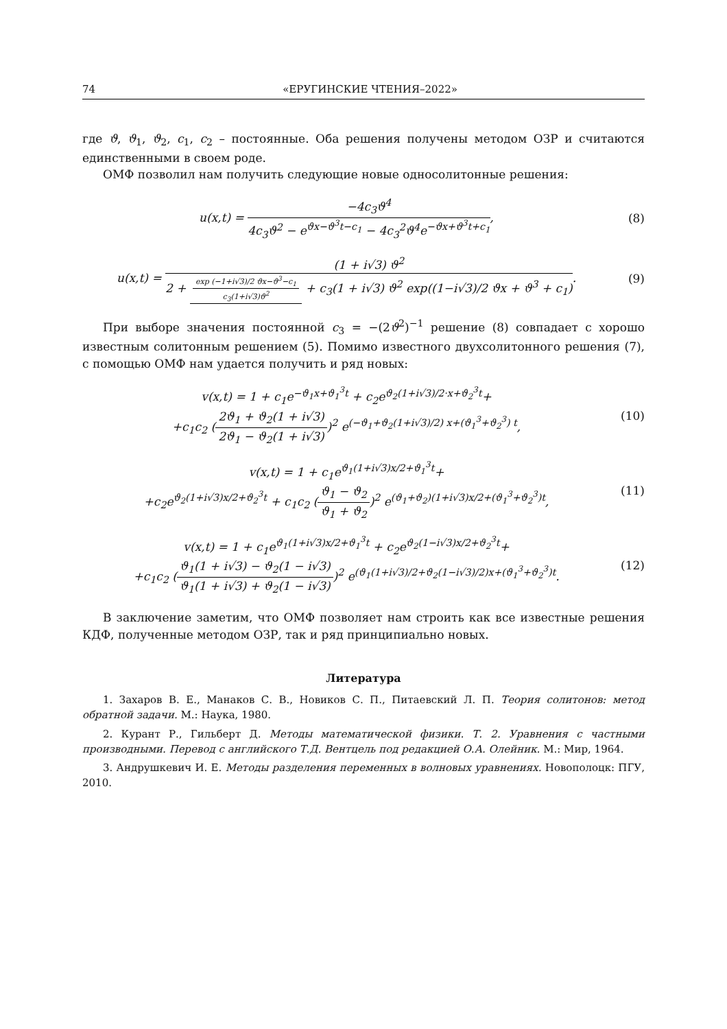74 «ЕРУГИНСКИЕ ЧТЕНИЯ–2022»
где ϑ, ϑ<sub>1</sub>, ϑ<sub>2</sub>, c<sub>1</sub>, c<sub>2</sub> – постоянные. Оба решения получены методом ОЗР и считаются единственными в своем роде.
ОМФ позволил нам получить следующие новые односолитонные решения:
u(x,t) = −4c<sub>3</sub>ϑ<sup>4</sup> 4c<sub>3</sub>ϑ<sup>2</sup> − e<sup>ϑx−ϑ<sup>3</sup>t−c<sub>1</sub></sup> − 4c<sub>3</sub><sup>2</sup>ϑ<sup>4</sup>e<sup>−ϑx+ϑ<sup>3</sup>t+c<sub>1</sub></sup>,
(8)
u(x,t) = (1 + i√3) ϑ<sup>2</sup> 2 + exp (−1+i√3)/2 ϑx−ϑ<sup>3</sup>−c<sub>1</sub> c<sub>3</sub>(1+i√3)ϑ<sup>2</sup> + c<sub>3</sub>(1 + i√3) ϑ<sup>2</sup> exp((1−i√3)/2 ϑx + ϑ<sup>3</sup> + c<sub>1</sub>).
(9)
При выборе значения постоянной c<sub>3</sub> = −(2ϑ<sup>2</sup>)<sup>−1</sup> решение (8) совпадает с хорошо известным солитонным решением (5). Помимо известного двухсолитонного решения (7), с помощью ОМФ нам удается получить и ряд новых:
v(x,t) = 1 + c<sub>1</sub>e<sup>−ϑ<sub>1</sub>x+ϑ<sub>1</sub><sup>3</sup>t</sup> + c<sub>2</sub>e<sup>ϑ<sub>2</sub>(1+i√3)/2·x+ϑ<sub>2</sub><sup>3</sup>t</sup>+
+c<sub>1</sub>c<sub>2</sub> (2ϑ<sub>1</sub> + ϑ<sub>2</sub>(1 + i√3) 2ϑ<sub>1</sub> − ϑ<sub>2</sub>(1 + i√3))<sup>2</sup> e<sup>(−ϑ<sub>1</sub>+ϑ<sub>2</sub>(1+i√3)/2) x+(ϑ<sub>1</sub><sup>3</sup>+ϑ<sub>2</sub><sup>3</sup>) t</sup>,
(10)
v(x,t) = 1 + c<sub>1</sub>e<sup>ϑ<sub>1</sub>(1+i√3)x/2+ϑ<sub>1</sub><sup>3</sup>t</sup>+
+c<sub>2</sub>e<sup>ϑ<sub>2</sub>(1+i√3)x/2+ϑ<sub>2</sub><sup>3</sup>t</sup> + c<sub>1</sub>c<sub>2</sub> (ϑ<sub>1</sub> − ϑ<sub>2</sub> ϑ<sub>1</sub> + ϑ<sub>2</sub>)<sup>2</sup> e<sup>(ϑ<sub>1</sub>+ϑ<sub>2</sub>)(1+i√3)x/2+(ϑ<sub>1</sub><sup>3</sup>+ϑ<sub>2</sub><sup>3</sup>)t</sup>,
(11)
v(x,t) = 1 + c<sub>1</sub>e<sup>ϑ<sub>1</sub>(1+i√3)x/2+ϑ<sub>1</sub><sup>3</sup>t</sup> + c<sub>2</sub>e<sup>ϑ<sub>2</sub>(1−i√3)x/2+ϑ<sub>2</sub><sup>3</sup>t</sup>+
+c<sub>1</sub>c<sub>2</sub> (ϑ<sub>1</sub>(1 + i√3) − ϑ<sub>2</sub>(1 − i√3) ϑ<sub>1</sub>(1 + i√3) + ϑ<sub>2</sub>(1 − i√3))<sup>2</sup> e<sup>(ϑ<sub>1</sub>(1+i√3)/2+ϑ<sub>2</sub>(1−i√3)/2)x+(ϑ<sub>1</sub><sup>3</sup>+ϑ<sub>2</sub><sup>3</sup>)t</sup>.
(12)
В заключение заметим, что ОМФ позволяет нам строить как все известные решения КДФ, полученные методом ОЗР, так и ряд принципиально новых.
Литература
1. Захаров В. Е., Манаков С. В., Новиков С. П., Питаевский Л. П. Теория солитонов: метод обратной задачи. М.: Наука, 1980.
2. Курант Р., Гильберт Д. Методы математической физики. Т. 2. Уравнения с частными производными. Перевод с английского Т.Д. Вентцель под редакцией О.А. Олейник. М.: Мир, 1964.
3. Андрушкевич И. Е. Методы разделения переменных в волновых уравнениях. Новополоцк: ПГУ, 2010.